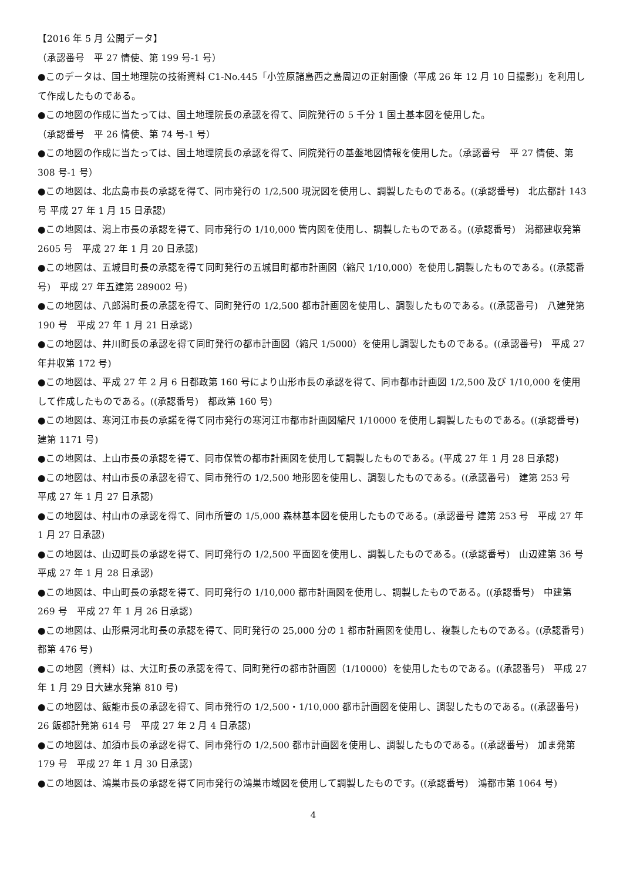【2016 年 5 月 公開データ】
（承認番号　平 27 情使、第 199 号-1 号）
●このデータは、国土地理院の技術資料 C1-No.445「小笠原諸島西之島周辺の正射画像（平成 26 年 12 月 10 日撮影)」を利用して作成したものである。
●この地図の作成に当たっては、国土地理院長の承認を得て、同院発行の 5 千分 1 国土基本図を使用した。
（承認番号　平 26 情使、第 74 号-1 号）
●この地図の作成に当たっては、国土地理院長の承認を得て、同院発行の基盤地図情報を使用した。（承認番号　平 27 情使、第 308 号-1 号）
●この地図は、北広島市長の承認を得て、同市発行の 1/2,500 現況図を使用し、調製したものである。((承認番号)　北広都計 143 号 平成 27 年 1 月 15 日承認)
●この地図は、潟上市長の承認を得て、同市発行の 1/10,000 管内図を使用し、調製したものである。((承認番号)　潟都建収発第 2605 号　平成 27 年 1 月 20 日承認)
●この地図は、五城目町長の承認を得て同町発行の五城目町都市計画図（縮尺 1/10,000）を使用し調製したものである。((承認番号)　平成 27 年五建第 289002 号)
●この地図は、八郎潟町長の承認を得て、同町発行の 1/2,500 都市計画図を使用し、調製したものである。((承認番号)　八建発第 190 号　平成 27 年 1 月 21 日承認)
●この地図は、井川町長の承認を得て同町発行の都市計画図（縮尺 1/5000）を使用し調製したものである。((承認番号)　平成 27 年井収第 172 号)
●この地図は、平成 27 年 2 月 6 日都政第 160 号により山形市長の承認を得て、同市都市計画図 1/2,500 及び 1/10,000 を使用して作成したものである。((承認番号)　都政第 160 号)
●この地図は、寒河江市長の承諾を得て同市発行の寒河江市都市計画図縮尺 1/10000 を使用し調製したものである。((承認番号)　建第 1171 号)
●この地図は、上山市長の承認を得て、同市保管の都市計画図を使用して調製したものである。(平成 27 年 1 月 28 日承認)
●この地図は、村山市長の承認を得て、同市発行の 1/2,500 地形図を使用し、調製したものである。((承認番号)　建第 253 号　平成 27 年 1 月 27 日承認)
●この地図は、村山市の承認を得て、同市所管の 1/5,000 森林基本図を使用したものである。(承認番号 建第 253 号　平成 27 年 1 月 27 日承認)
●この地図は、山辺町長の承認を得て、同町発行の 1/2,500 平面図を使用し、調製したものである。((承認番号)　山辺建第 36 号　平成 27 年 1 月 28 日承認)
●この地図は、中山町長の承認を得て、同町発行の 1/10,000 都市計画図を使用し、調製したものである。((承認番号)　中建第 269 号　平成 27 年 1 月 26 日承認)
●この地図は、山形県河北町長の承認を得て、同町発行の 25,000 分の 1 都市計画図を使用し、複製したものである。((承認番号)　都第 476 号)
●この地図（資料）は、大江町長の承認を得て、同町発行の都市計画図（1/10000）を使用したものである。((承認番号)　平成 27 年 1 月 29 日大建水発第 810 号)
●この地図は、飯能市長の承認を得て、同市発行の 1/2,500・1/10,000 都市計画図を使用し、調製したものである。((承認番号)　26 飯都計発第 614 号　平成 27 年 2 月 4 日承認)
●この地図は、加須市長の承認を得て、同市発行の 1/2,500 都市計画図を使用し、調製したものである。((承認番号)　加ま発第 179 号　平成 27 年 1 月 30 日承認)
●この地図は、鴻巣市長の承認を得て同市発行の鴻巣市域図を使用して調製したものです。((承認番号)　鴻都市第 1064 号)
4